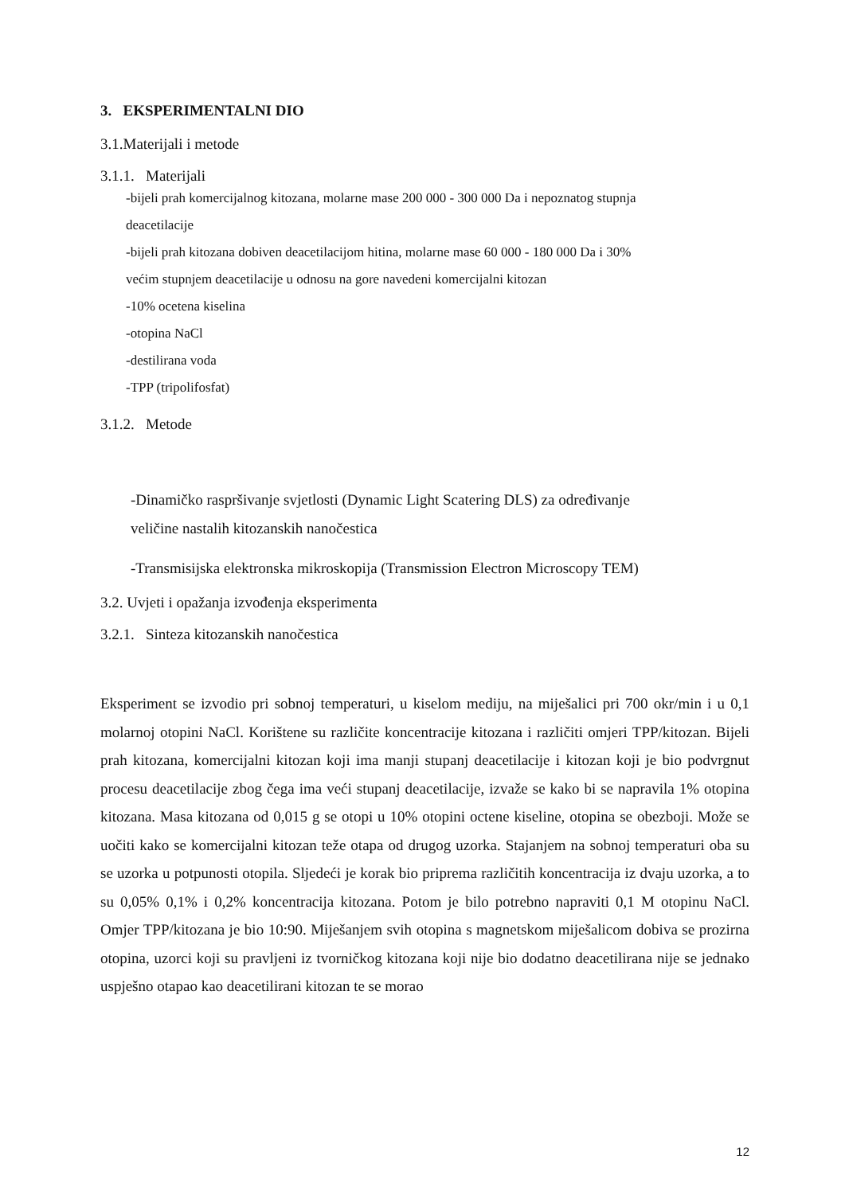3. EKSPERIMENTALNI DIO
3.1.Materijali i metode
3.1.1. Materijali
-bijeli prah komercijalnog kitozana, molarne mase 200 000 - 300 000 Da i nepoznatog stupnja
deacetilacije
-bijeli prah kitozana dobiven deacetilacijom hitina, molarne mase 60 000 - 180 000 Da i 30%
većim stupnjem deacetilacije u odnosu na gore navedeni komercijalni kitozan
-10% ocetena kiselina
-otopina NaCl
-destilirana voda
-TPP (tripolifosfat)
3.1.2. Metode
-Dinamičko raspršivanje svjetlosti (Dynamic Light Scatering DLS) za određivanje
veličine nastalih kitozanskih nanočestica
-Transmisijska elektronska mikroskopija (Transmission Electron Microscopy TEM)
3.2. Uvjeti i opažanja izvođenja eksperimenta
3.2.1. Sinteza kitozanskih nanočestica
Eksperiment se izvodio pri sobnoj temperaturi, u kiselom mediju, na miješalici pri 700 okr/min i u 0,1 molarnoj otopini NaCl. Korištene su različite koncentracije kitozana i različiti omjeri TPP/kitozan. Bijeli prah kitozana, komercijalni kitozan koji ima manji stupanj deacetilacije i kitozan koji je bio podvrgnut procesu deacetilacije zbog čega ima veći stupanj deacetilacije, izvaže se kako bi se napravila 1% otopina kitozana. Masa kitozana od 0,015 g se otopi u 10% otopini octene kiseline, otopina se obezboji. Može se uočiti kako se komercijalni kitozan teže otapa od drugog uzorka. Stajanjem na sobnoj temperaturi oba su se uzorka u potpunosti otopila. Sljedeći je korak bio priprema različitih koncentracija iz dvaju uzorka, a to su 0,05% 0,1% i 0,2% koncentracija kitozana. Potom je bilo potrebno napraviti 0,1 M otopinu NaCl. Omjer TPP/kitozana je bio 10:90. Miješanjem svih otopina s magnetskom miješalicom dobiva se prozirna otopina, uzorci koji su pravljeni iz tvorničkog kitozana koji nije bio dodatno deacetilirana nije se jednako uspješno otapao kao deacetilirani kitozan te se morao
12